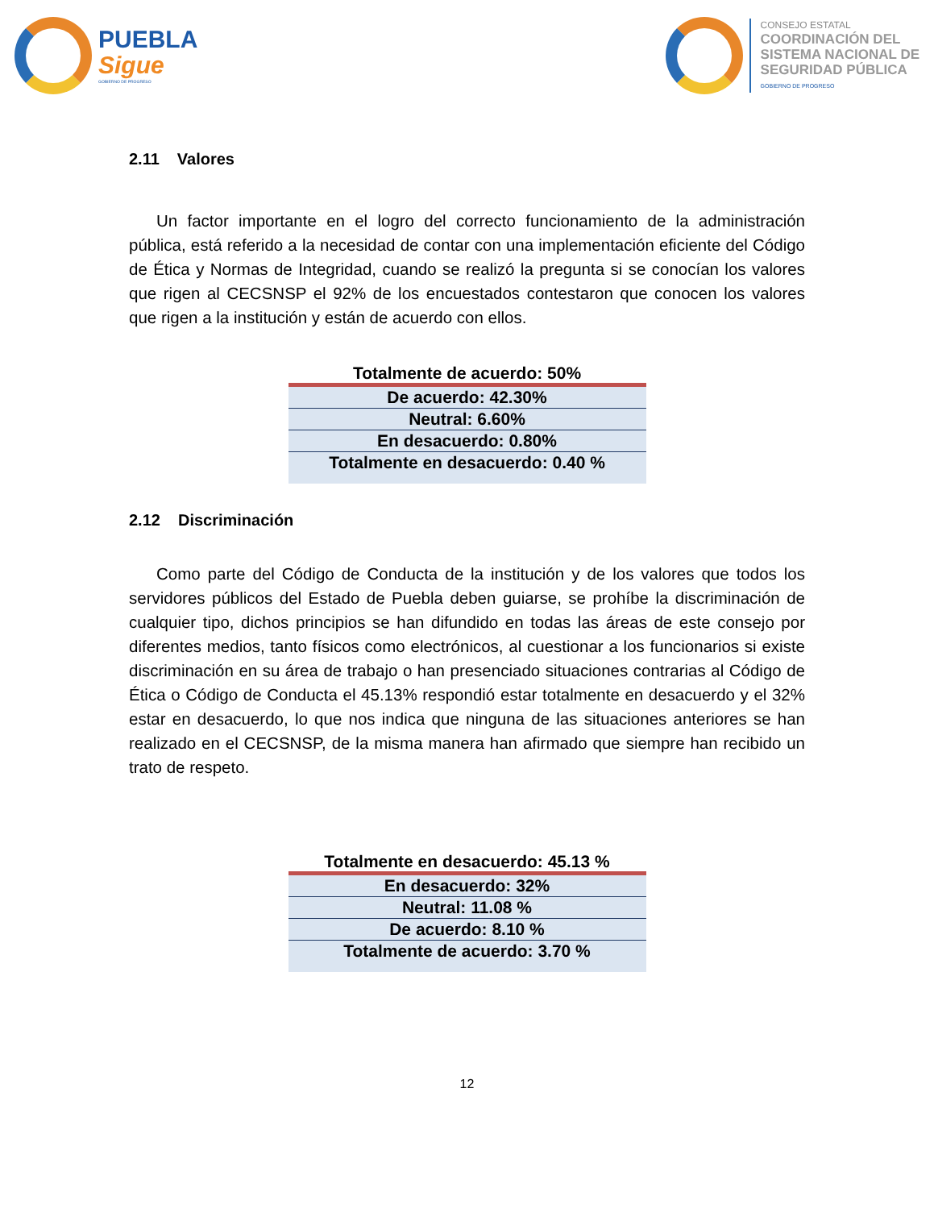PUEBLA
Sigue
GOBIERNO DE PROGRESO
CONSEJO ESTATAL
COORDINACIÓN DEL
SISTEMA NACIONAL DE
SEGURIDAD PÚBLICA
GOBIERNO DE PROGRESO
2.11 Valores
Un factor importante en el logro del correcto funcionamiento de la administración pública, está referido a la necesidad de contar con una implementación eficiente del Código de Ética y Normas de Integridad, cuando se realizó la pregunta si se conocían los valores que rigen al CECSNSP el 92% de los encuestados contestaron que conocen los valores que rigen a la institución y están de acuerdo con ellos.
| Totalmente de acuerdo: 50% |
| --- |
| De acuerdo: 42.30% |
| Neutral: 6.60% |
| En desacuerdo: 0.80% |
| Totalmente en desacuerdo: 0.40 % |
2.12 Discriminación
Como parte del Código de Conducta de la institución y de los valores que todos los servidores públicos del Estado de Puebla deben guiarse, se prohíbe la discriminación de cualquier tipo, dichos principios se han difundido en todas las áreas de este consejo por diferentes medios, tanto físicos como electrónicos, al cuestionar a los funcionarios si existe discriminación en su área de trabajo o han presenciado situaciones contrarias al Código de Ética o Código de Conducta el 45.13% respondió estar totalmente en desacuerdo y el 32% estar en desacuerdo, lo que nos indica que ninguna de las situaciones anteriores se han realizado en el CECSNSP, de la misma manera han afirmado que siempre han recibido un trato de respeto.
| Totalmente en desacuerdo: 45.13 % |
| --- |
| En desacuerdo: 32% |
| Neutral: 11.08 % |
| De acuerdo: 8.10 % |
| Totalmente de acuerdo: 3.70 % |
12